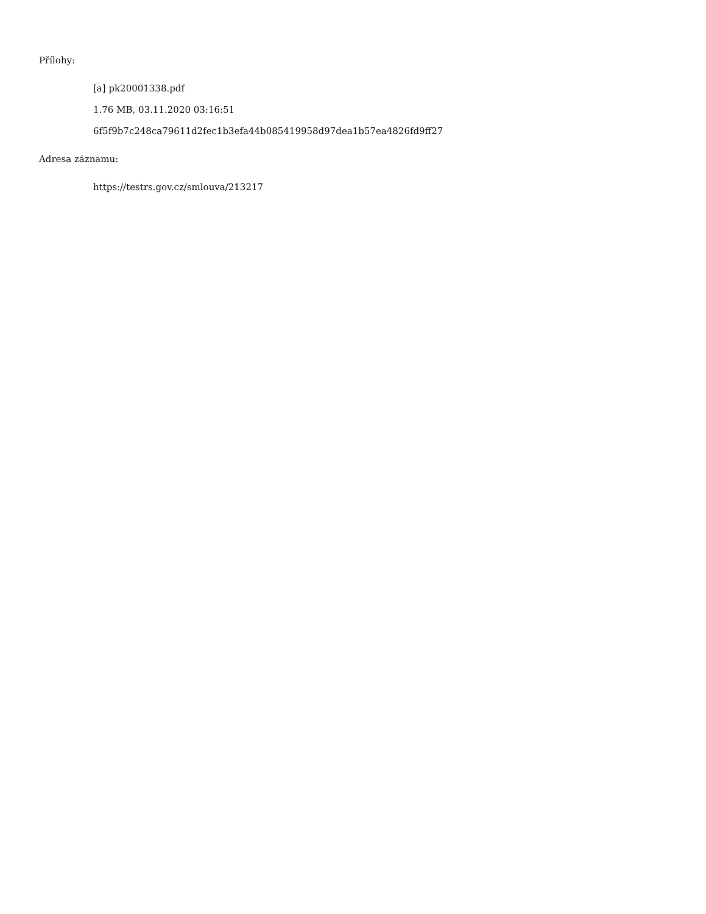Přílohy:
[a] pk20001338.pdf
1.76 MB, 03.11.2020 03:16:51
6f5f9b7c248ca79611d2fec1b3efa44b085419958d97dea1b57ea4826fd9ff27
Adresa záznamu:
https://testrs.gov.cz/smlouva/213217